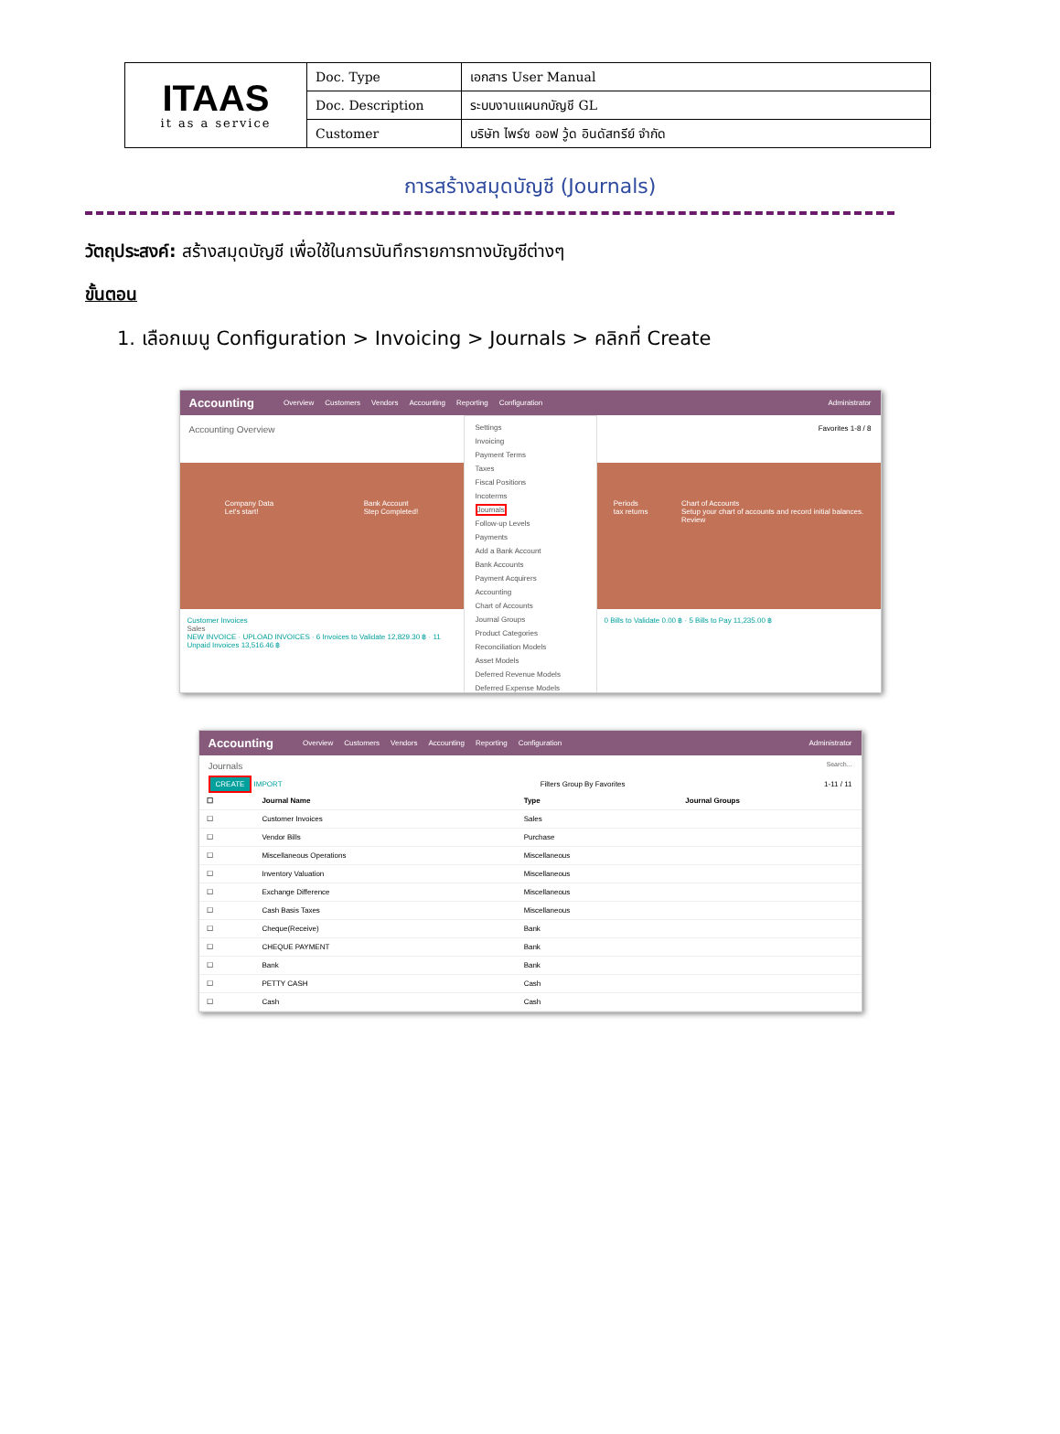| ITAAS it as a service | Doc. Type | เอกสาร User Manual |
| | Doc. Description | ระบบงานแผนกบัญชี GL |
| | Customer | บริษัท ไพร์ซ ออฟ วู้ด อินดัสทรีย์ จำกัด |
การสร้างสมุดบัญชี (Journals)
วัตถุประสงค์: สร้างสมุดบัญชี เพื่อใช้ในการบันทึกรายการทางบัญชีต่างๆ
ขั้นตอน
1. เลือกเมนู Configuration > Invoicing > Journals > คลิกที่ Create
Accounting Overview Customers Vendors Accounting Reporting Configuration Administrator
Accounting Overview
Company Data
Let's start!
Bank Account
Step Completed!
Customer Invoices
Sales
NEW INVOICE · UPLOAD INVOICES · 6 Invoices to Validate 12,829.30 ฿ · 11 Unpaid Invoices 13,516.46 ฿
Settings
Invoicing
Payment Terms
Taxes
Fiscal Positions
Incoterms
Journals
Follow-up Levels
Payments
Add a Bank Account
Bank Accounts
Payment Acquirers
Accounting
Chart of Accounts
Journal Groups
Product Categories
Reconciliation Models
Asset Models
Deferred Revenue Models
Deferred Expense Models
Favorites 1-8 / 8
Periods
tax returns
Chart of Accounts
Setup your chart of accounts and record initial balances.
Review
0 Bills to Validate 0.00 ฿ · 5 Bills to Pay 11,235.00 ฿
Accounting Overview Customers Vendors Accounting Reporting Configuration Administrator
Journals Search...
CREATE IMPORT Filters Group By Favorites 1-11 / 11
| ☐ | Journal Name | Type | Journal Groups |
| --- | --- | --- | --- |
| ☐ | Customer Invoices | Sales | |
| ☐ | Vendor Bills | Purchase | |
| ☐ | Miscellaneous Operations | Miscellaneous | |
| ☐ | Inventory Valuation | Miscellaneous | |
| ☐ | Exchange Difference | Miscellaneous | |
| ☐ | Cash Basis Taxes | Miscellaneous | |
| ☐ | Cheque(Receive) | Bank | |
| ☐ | CHEQUE PAYMENT | Bank | |
| ☐ | Bank | Bank | |
| ☐ | PETTY CASH | Cash | |
| ☐ | Cash | Cash | |